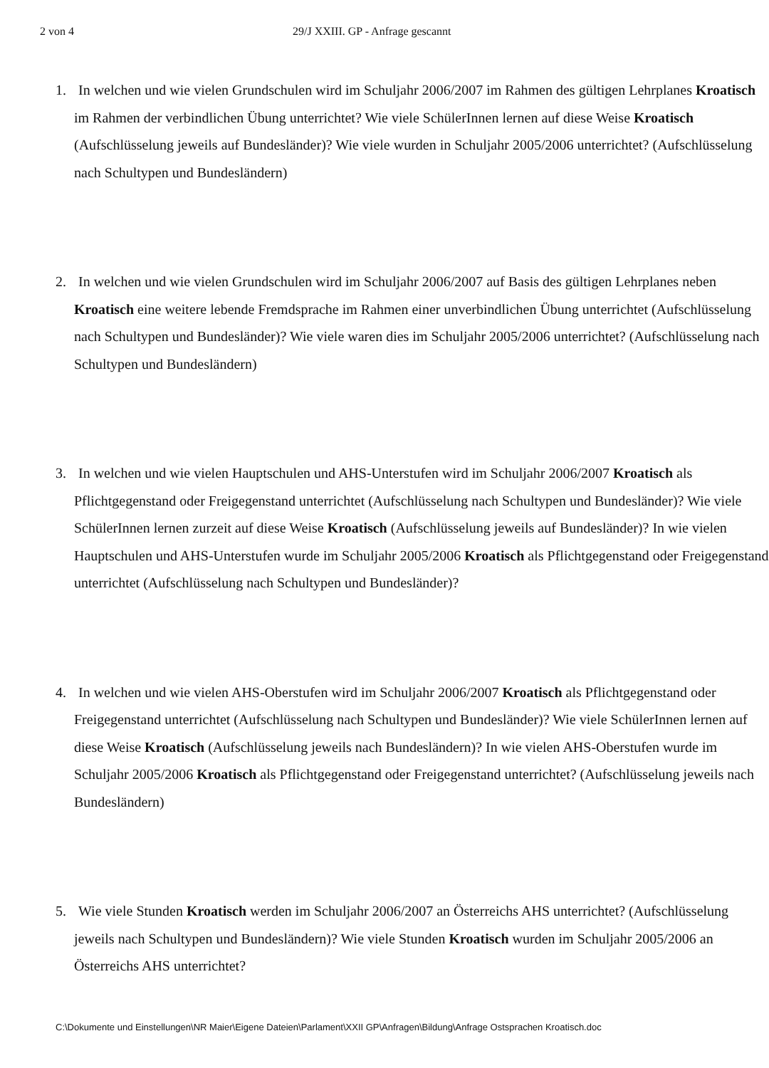2 von 4 29/J XXIII. GP - Anfrage gescannt
1.
In welchen und wie vielen Grundschulen wird im Schuljahr 2006/2007 im Rahmen des gültigen Lehrplanes Kroatisch im Rahmen der verbindlichen Übung unterrichtet? Wie viele SchülerInnen lernen auf diese Weise Kroatisch (Aufschlüsselung jeweils auf Bundesländer)? Wie viele wurden in Schuljahr 2005/2006 unterrichtet? (Aufschlüsselung nach Schultypen und Bundesländern)
2.
In welchen und wie vielen Grundschulen wird im Schuljahr 2006/2007 auf Basis des gültigen Lehrplanes neben Kroatisch eine weitere lebende Fremdsprache im Rahmen einer unverbindlichen Übung unterrichtet (Aufschlüsselung nach Schultypen und Bundesländer)? Wie viele waren dies im Schuljahr 2005/2006 unterrichtet? (Aufschlüsselung nach Schultypen und Bundesländern)
3.
In welchen und wie vielen Hauptschulen und AHS-Unterstufen wird im Schuljahr 2006/2007 Kroatisch als Pflichtgegenstand oder Freigegenstand unterrichtet (Aufschlüsselung nach Schultypen und Bundesländer)? Wie viele SchülerInnen lernen zurzeit auf diese Weise Kroatisch (Aufschlüsselung jeweils auf Bundesländer)? In wie vielen Hauptschulen und AHS-Unterstufen wurde im Schuljahr 2005/2006 Kroatisch als Pflichtgegenstand oder Freigegenstand unterrichtet (Aufschlüsselung nach Schultypen und Bundesländer)?
4.
In welchen und wie vielen AHS-Oberstufen wird im Schuljahr 2006/2007 Kroatisch als Pflichtgegenstand oder Freigegenstand unterrichtet (Aufschlüsselung nach Schultypen und Bundesländer)? Wie viele SchülerInnen lernen auf diese Weise Kroatisch (Aufschlüsselung jeweils nach Bundesländern)? In wie vielen AHS-Oberstufen wurde im Schuljahr 2005/2006 Kroatisch als Pflichtgegenstand oder Freigegenstand unterrichtet? (Aufschlüsselung jeweils nach Bundesländern)
5.
Wie viele Stunden Kroatisch werden im Schuljahr 2006/2007 an Österreichs AHS unterrichtet? (Aufschlüsselung jeweils nach Schultypen und Bundesländern)? Wie viele Stunden Kroatisch wurden im Schuljahr 2005/2006 an Österreichs AHS unterrichtet?
C:\Dokumente und Einstellungen\NR Maier\Eigene Dateien\Parlament\XXII GP\Anfragen\Bildung\Anfrage Ostsprachen Kroatisch.doc